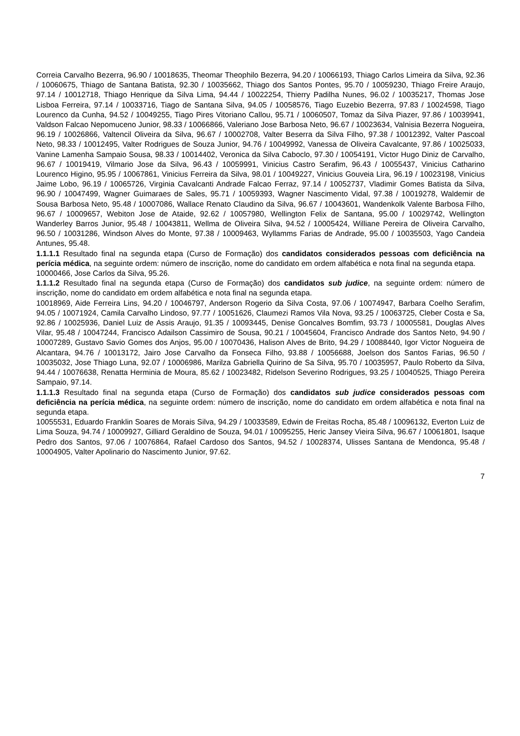Correia Carvalho Bezerra, 96.90 / 10018635, Theomar Theophilo Bezerra, 94.20 / 10066193, Thiago Carlos Limeira da Silva, 92.36 / 10060675, Thiago de Santana Batista, 92.30 / 10035662, Thiago dos Santos Pontes, 95.70 / 10059230, Thiago Freire Araujo, 97.14 / 10012718, Thiago Henrique da Silva Lima, 94.44 / 10022254, Thierry Padilha Nunes, 96.02 / 10035217, Thomas Jose Lisboa Ferreira, 97.14 / 10033716, Tiago de Santana Silva, 94.05 / 10058576, Tiago Euzebio Bezerra, 97.83 / 10024598, Tiago Lourenco da Cunha, 94.52 / 10049255, Tiago Pires Vitoriano Callou, 95.71 / 10060507, Tomaz da Silva Piazer, 97.86 / 10039941, Valdson Falcao Nepomuceno Junior, 98.33 / 10066866, Valeriano Jose Barbosa Neto, 96.67 / 10023634, Valnisia Bezerra Nogueira, 96.19 / 10026866, Valtencil Oliveira da Silva, 96.67 / 10002708, Valter Beserra da Silva Filho, 97.38 / 10012392, Valter Pascoal Neto, 98.33 / 10012495, Valter Rodrigues de Souza Junior, 94.76 / 10049992, Vanessa de Oliveira Cavalcante, 97.86 / 10025033, Vanine Lamenha Sampaio Sousa, 98.33 / 10014402, Veronica da Silva Caboclo, 97.30 / 10054191, Victor Hugo Diniz de Carvalho, 96.67 / 10019419, Vilmario Jose da Silva, 96.43 / 10059991, Vinicius Castro Serafim, 96.43 / 10055437, Vinicius Catharino Lourenco Higino, 95.95 / 10067861, Vinicius Ferreira da Silva, 98.01 / 10049227, Vinicius Gouveia Lira, 96.19 / 10023198, Vinicius Jaime Lobo, 96.19 / 10065726, Virginia Cavalcanti Andrade Falcao Ferraz, 97.14 / 10052737, Vladimir Gomes Batista da Silva, 96.90 / 10047499, Wagner Guimaraes de Sales, 95.71 / 10059393, Wagner Nascimento Vidal, 97.38 / 10019278, Waldemir de Sousa Barbosa Neto, 95.48 / 10007086, Wallace Renato Claudino da Silva, 96.67 / 10043601, Wandenkolk Valente Barbosa Filho, 96.67 / 10009657, Webiton Jose de Ataide, 92.62 / 10057980, Wellington Felix de Santana, 95.00 / 10029742, Wellington Wanderley Barros Junior, 95.48 / 10043811, Wellma de Oliveira Silva, 94.52 / 10005424, Williane Pereira de Oliveira Carvalho, 96.50 / 10031286, Windson Alves do Monte, 97.38 / 10009463, Wyllamms Farias de Andrade, 95.00 / 10035503, Yago Candeia Antunes, 95.48.
1.1.1.1 Resultado final na segunda etapa (Curso de Formação) dos candidatos considerados pessoas com deficiência na perícia médica, na seguinte ordem: número de inscrição, nome do candidato em ordem alfabética e nota final na segunda etapa.
10000466, Jose Carlos da Silva, 95.26.
1.1.1.2 Resultado final na segunda etapa (Curso de Formação) dos candidatos sub judice, na seguinte ordem: número de inscrição, nome do candidato em ordem alfabética e nota final na segunda etapa.
10018969, Aide Ferreira Lins, 94.20 / 10046797, Anderson Rogerio da Silva Costa, 97.06 / 10074947, Barbara Coelho Serafim, 94.05 / 10071924, Camila Carvalho Lindoso, 97.77 / 10051626, Claumezi Ramos Vila Nova, 93.25 / 10063725, Cleber Costa e Sa, 92.86 / 10025936, Daniel Luiz de Assis Araujo, 91.35 / 10093445, Denise Goncalves Bomfim, 93.73 / 10005581, Douglas Alves Vilar, 95.48 / 10047244, Francisco Adailson Cassimiro de Sousa, 90.21 / 10045604, Francisco Andrade dos Santos Neto, 94.90 / 10007289, Gustavo Savio Gomes dos Anjos, 95.00 / 10070436, Halison Alves de Brito, 94.29 / 10088440, Igor Victor Nogueira de Alcantara, 94.76 / 10013172, Jairo Jose Carvalho da Fonseca Filho, 93.88 / 10056688, Joelson dos Santos Farias, 96.50 / 10035032, Jose Thiago Luna, 92.07 / 10006986, Marilza Gabriella Quirino de Sa Silva, 95.70 / 10035957, Paulo Roberto da Silva, 94.44 / 10076638, Renatta Herminia de Moura, 85.62 / 10023482, Ridelson Severino Rodrigues, 93.25 / 10040525, Thiago Pereira Sampaio, 97.14.
1.1.1.3 Resultado final na segunda etapa (Curso de Formação) dos candidatos sub judice considerados pessoas com deficiência na perícia médica, na seguinte ordem: número de inscrição, nome do candidato em ordem alfabética e nota final na segunda etapa.
10055531, Eduardo Franklin Soares de Morais Silva, 94.29 / 10033589, Edwin de Freitas Rocha, 85.48 / 10096132, Everton Luiz de Lima Souza, 94.74 / 10009927, Gilliard Geraldino de Souza, 94.01 / 10095255, Heric Jansey Vieira Silva, 96.67 / 10061801, Isaque Pedro dos Santos, 97.06 / 10076864, Rafael Cardoso dos Santos, 94.52 / 10028374, Ulisses Santana de Mendonca, 95.48 / 10004905, Valter Apolinario do Nascimento Junior, 97.62.
7